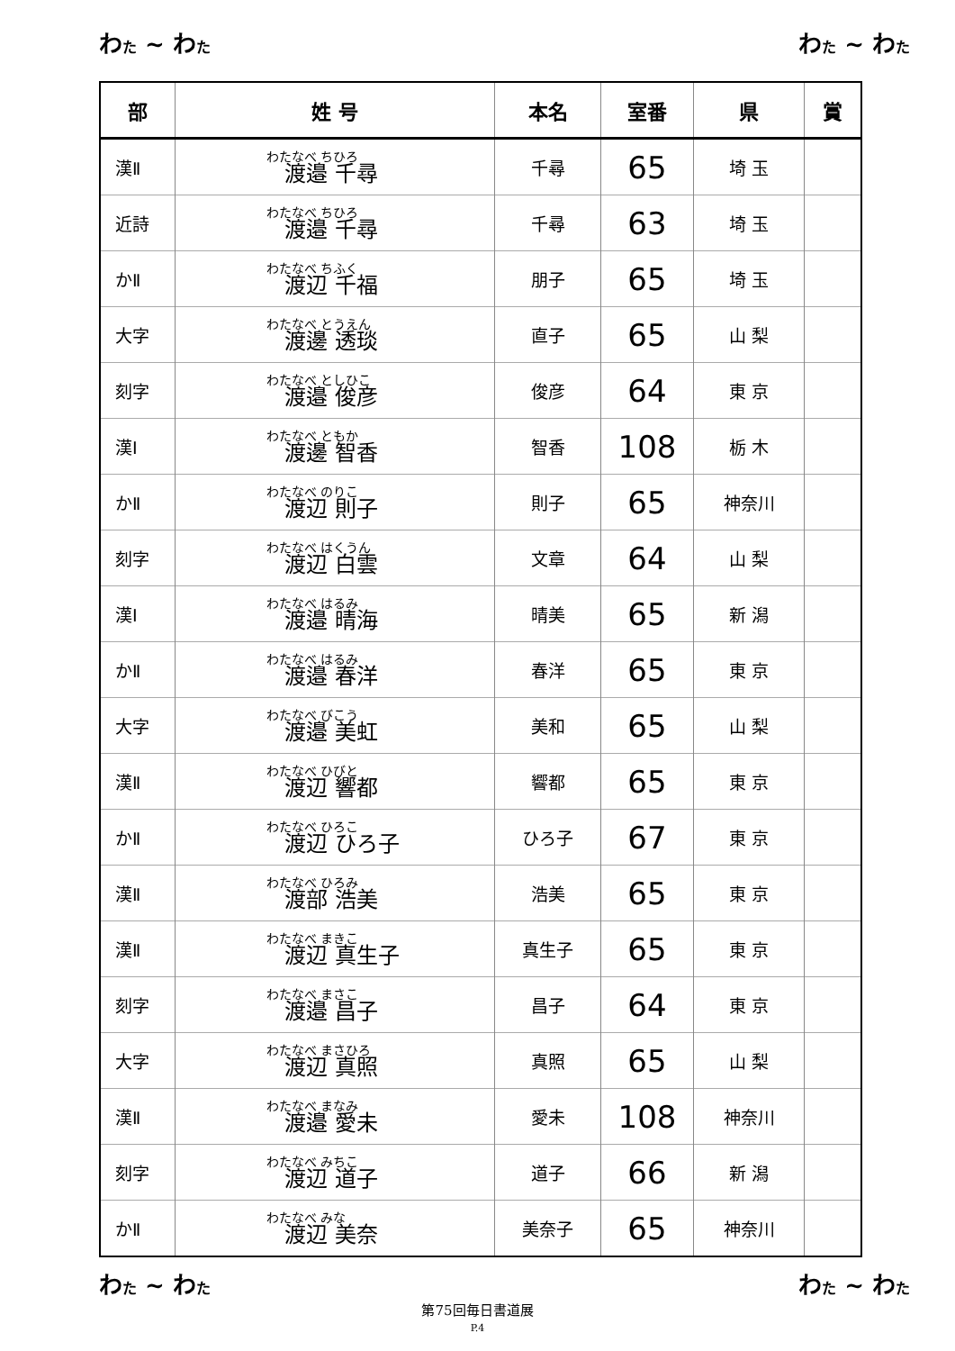わた ~ わた わた ~ わた
| 部 | 姓 号 | 本名 | 室番 | 県 | 賞 |
| --- | --- | --- | --- | --- | --- |
| 漢Ⅱ | わたなべ ちひろ 渡邉 千尋 | 千尋 | 65 | 埼 玉 | |
| 近詩 | わたなべ ちひろ 渡邉 千尋 | 千尋 | 63 | 埼 玉 | |
| かⅡ | わたなべ ちふく 渡辺 千福 | 朋子 | 65 | 埼 玉 | |
| 大字 | わたなべ とうえん 渡邊 透琰 | 直子 | 65 | 山 梨 | |
| 刻字 | わたなべ としひこ 渡邉 俊彦 | 俊彦 | 64 | 東 京 | |
| 漢Ⅰ | わたなべ ともか 渡邊 智香 | 智香 | 108 | 栃 木 | |
| かⅡ | わたなべ のりこ 渡辺 則子 | 則子 | 65 | 神奈川 | |
| 刻字 | わたなべ はくうん 渡辺 白雲 | 文章 | 64 | 山 梨 | |
| 漢Ⅰ | わたなべ はるみ 渡邉 晴海 | 晴美 | 65 | 新 潟 | |
| かⅡ | わたなべ はるみ 渡邉 春洋 | 春洋 | 65 | 東 京 | |
| 大字 | わたなべ びこう 渡邉 美虹 | 美和 | 65 | 山 梨 | |
| 漢Ⅱ | わたなべ ひびと 渡辺 響都 | 響都 | 65 | 東 京 | |
| かⅡ | わたなべ ひろこ 渡辺 ひろ子 | ひろ子 | 67 | 東 京 | |
| 漢Ⅱ | わたなべ ひろみ 渡部 浩美 | 浩美 | 65 | 東 京 | |
| 漢Ⅱ | わたなべ まきこ 渡辺 真生子 | 真生子 | 65 | 東 京 | |
| 刻字 | わたなべ まさこ 渡邉 昌子 | 昌子 | 64 | 東 京 | |
| 大字 | わたなべ まさひろ 渡辺 真照 | 真照 | 65 | 山 梨 | |
| 漢Ⅱ | わたなべ まなみ 渡邉 愛未 | 愛未 | 108 | 神奈川 | |
| 刻字 | わたなべ みちこ 渡辺 道子 | 道子 | 66 | 新 潟 | |
| かⅡ | わたなべ みな 渡辺 美奈 | 美奈子 | 65 | 神奈川 | |
わた ~ わた わた ~ わた
第75回毎日書道展
P.4